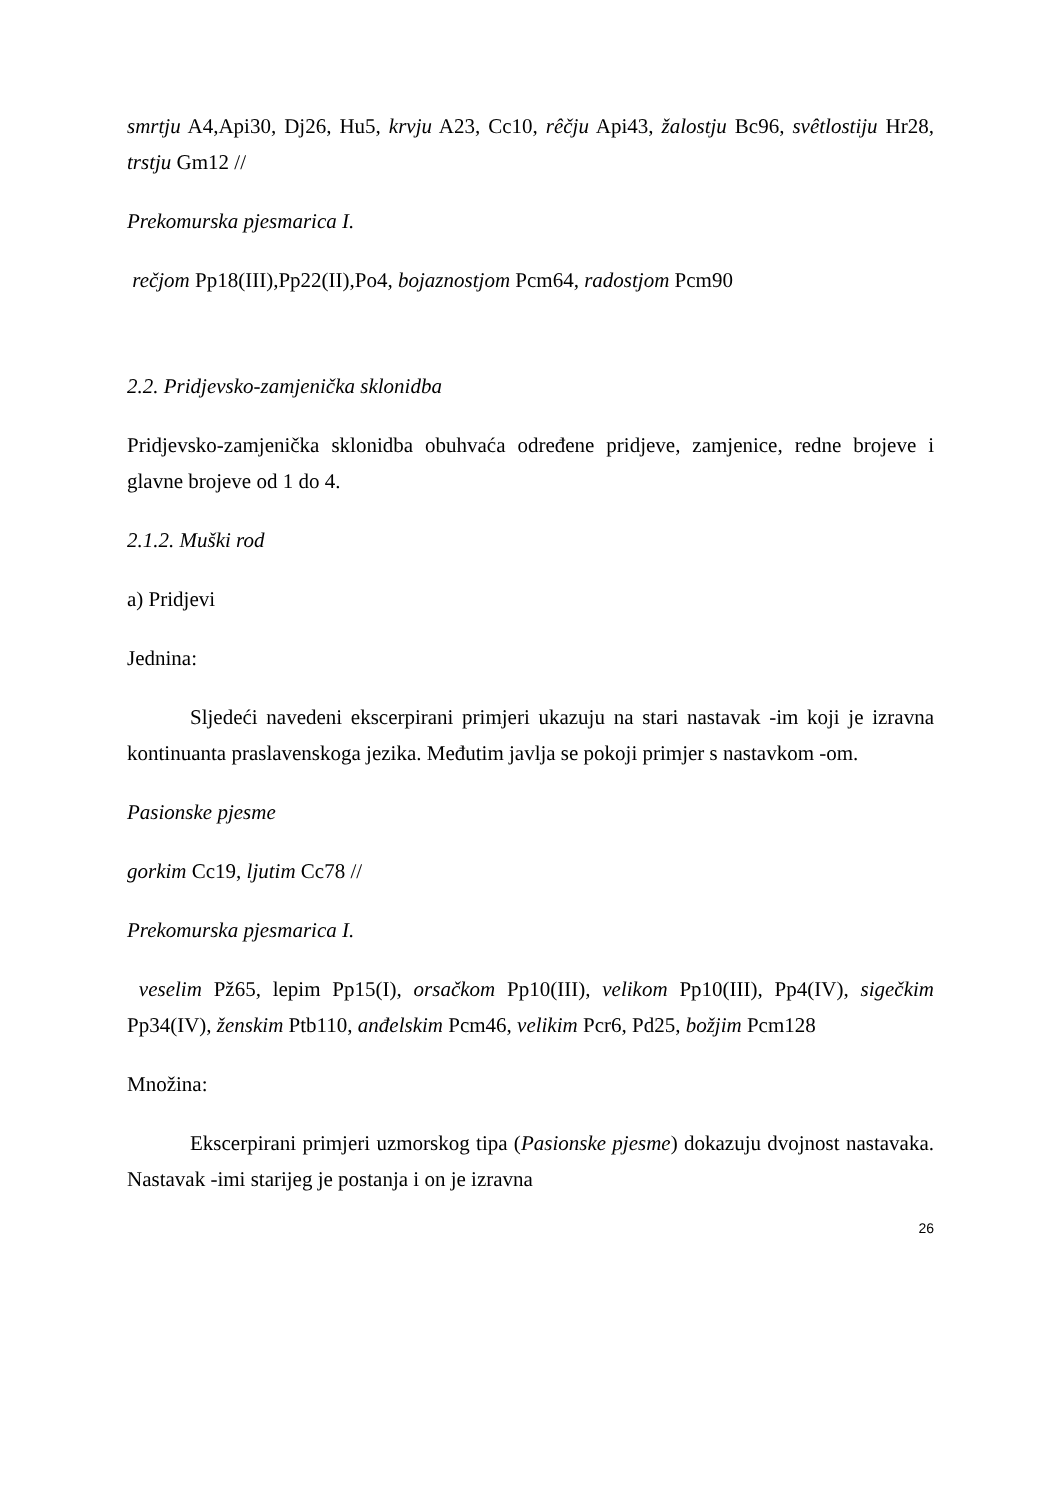smrtju A4,Api30, Dj26, Hu5, krvju A23, Cc10, rêčju Api43, žalostju Bc96, svêtlostiju Hr28, trstju Gm12 //
Prekomurska pjesmarica I.
rečjom Pp18(III),Pp22(II),Po4, bojaznostjom Pcm64, radostjom Pcm90
2.2. Pridjevsko-zamjenička sklonidba
Pridjevsko-zamjenička sklonidba obuhvaća određene pridjeve, zamjenice, redne brojeve i glavne brojeve od 1 do 4.
2.1.2. Muški rod
a) Pridjevi
Jednina:
Sljedeći navedeni ekscerpirani primjeri ukazuju na stari nastavak -im koji je izravna kontinuanta praslavenskoga jezika. Međutim javlja se pokoji primjer s nastavkom -om.
Pasionske pjesme
gorkim Cc19, ljutim Cc78 //
Prekomurska pjesmarica I.
veselim Pž65, lepim Pp15(I), orsačkom Pp10(III), velikom Pp10(III), Pp4(IV), sigečkim Pp34(IV), ženskim Ptb110, anđelskim Pcm46, velikim Pcr6, Pd25, božjim Pcm128
Množina:
Ekscerpirani primjeri uzmorskog tipa (Pasionske pjesme) dokazuju dvojnost nastavaka. Nastavak -imi starijeg je postanja i on je izravna
26